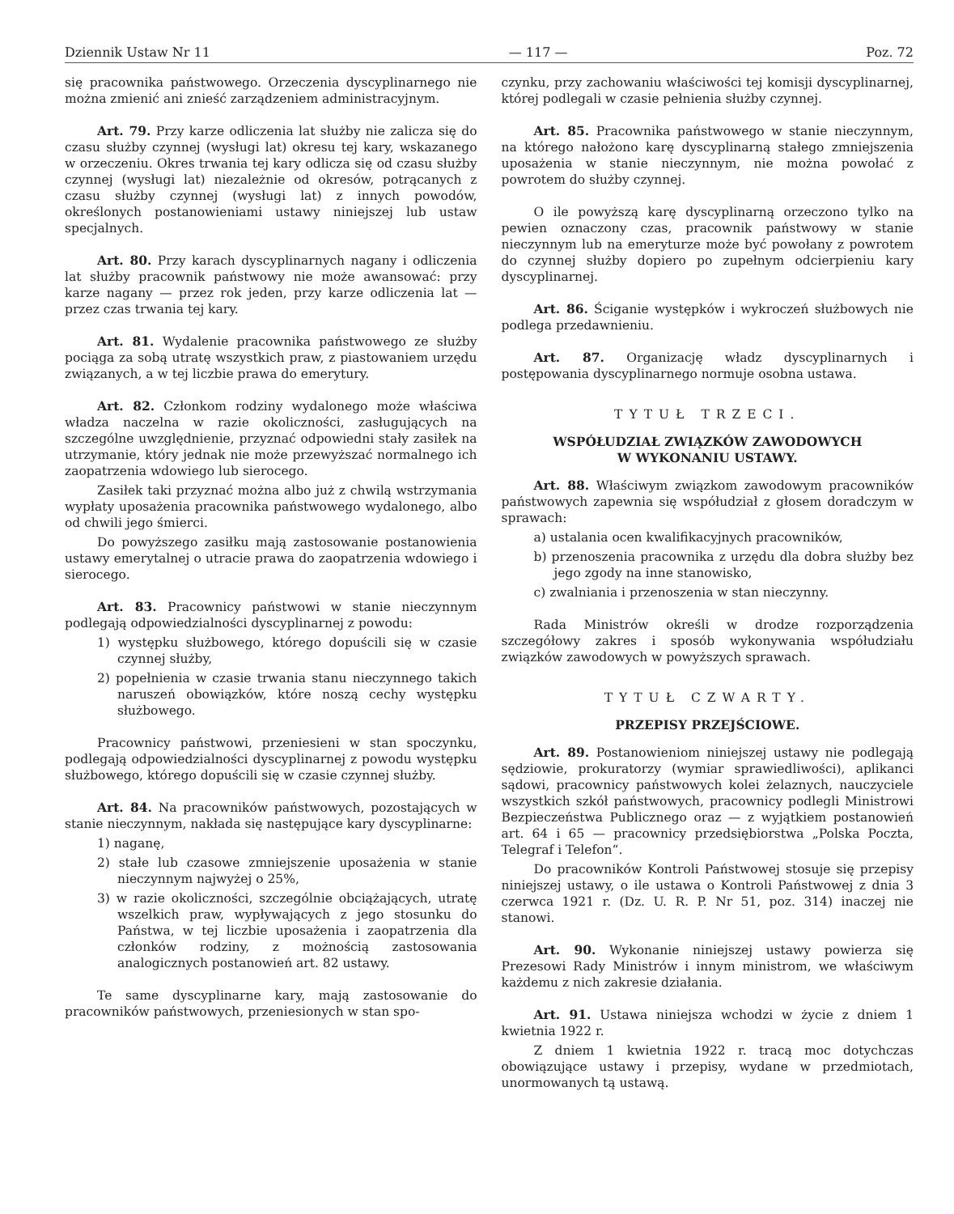Dziennik Ustaw Nr 11 — 117 — Poz. 72
się pracownika państwowego. Orzeczenia dyscyplinarnego nie można zmienić ani znieść zarządzeniem administracyjnym.
Art. 79. Przy karze odliczenia lat służby nie zalicza się do czasu służby czynnej (wysługi lat) okresu tej kary, wskazanego w orzeczeniu. Okres trwania tej kary odlicza się od czasu służby czynnej (wysługi lat) niezależnie od okresów, potrącanych z czasu służby czynnej (wysługi lat) z innych powodów, określonych postanowieniami ustawy niniejszej lub ustaw specjalnych.
Art. 80. Przy karach dyscyplinarnych nagany i odliczenia lat służby pracownik państwowy nie może awansować: przy karze nagany — przez rok jeden, przy karze odliczenia lat — przez czas trwania tej kary.
Art. 81. Wydalenie pracownika państwowego ze służby pociąga za sobą utratę wszystkich praw, z piastowaniem urzędu związanych, a w tej liczbie prawa do emerytury.
Art. 82. Członkom rodziny wydalonego może właściwa władza naczelna w razie okoliczności, zasługujących na szczególne uwzględnienie, przyznać odpowiedni stały zasiłek na utrzymanie, który jednak nie może przewyższać normalnego ich zaopatrzenia wdowiego lub sierocego.
Zasiłek taki przyznać można albo już z chwilą wstrzymania wypłaty uposażenia pracownika państwowego wydalonego, albo od chwili jego śmierci.
Do powyższego zasiłku mają zastosowanie postanowienia ustawy emerytalnej o utracie prawa do zaopatrzenia wdowiego i sierocego.
Art. 83. Pracownicy państwowi w stanie nieczynnym podlegają odpowiedzialności dyscyplinarnej z powodu:
1) występku służbowego, którego dopuścili się w czasie czynnej służby,
2) popełnienia w czasie trwania stanu nieczynnego takich naruszeń obowiązków, które noszą cechy występku służbowego.
Pracownicy państwowi, przeniesieni w stan spoczynku, podlegają odpowiedzialności dyscyplinarnej z powodu występku służbowego, którego dopuścili się w czasie czynnej służby.
Art. 84. Na pracowników państwowych, pozostających w stanie nieczynnym, nakłada się następujące kary dyscyplinarne:
1) naganę,
2) stałe lub czasowe zmniejszenie uposażenia w stanie nieczynnym najwyżej o 25%,
3) w razie okoliczności, szczególnie obciążających, utratę wszelkich praw, wypływających z jego stosunku do Państwa, w tej liczbie uposażenia i zaopatrzenia dla członków rodziny, z możnością zastosowania analogicznych postanowień art. 82 ustawy.
Te same dyscyplinarne kary, mają zastosowanie do pracowników państwowych, przeniesionych w stan spo-
czynku, przy zachowaniu właściwości tej komisji dyscyplinarnej, której podlegali w czasie pełnienia służby czynnej.
Art. 85. Pracownika państwowego w stanie nieczynnym, na którego nałożono karę dyscyplinarną stałego zmniejszenia uposażenia w stanie nieczynnym, nie można powołać z powrotem do służby czynnej.
O ile powyższą karę dyscyplinarną orzeczono tylko na pewien oznaczony czas, pracownik państwowy w stanie nieczynnym lub na emeryturze może być powołany z powrotem do czynnej służby dopiero po zupełnym odcierpieniu kary dyscyplinarnej.
Art. 86. Ściganie występków i wykroczeń służbowych nie podlega przedawnieniu.
Art. 87. Organizację władz dyscyplinarnych i postępowania dyscyplinarnego normuje osobna ustawa.
TYTUŁ TRZECI.
WSPÓŁUDZIAŁ ZWIĄZKÓW ZAWODOWYCH
W WYKONANIU USTAWY.
Art. 88. Właściwym związkom zawodowym pracowników państwowych zapewnia się współudział z głosem doradczym w sprawach:
a) ustalania ocen kwalifikacyjnych pracowników,
b) przenoszenia pracownika z urzędu dla dobra służby bez jego zgody na inne stanowisko,
c) zwalniania i przenoszenia w stan nieczynny.
Rada Ministrów określi w drodze rozporządzenia szczegółowy zakres i sposób wykonywania współudziału związków zawodowych w powyższych sprawach.
TYTUŁ CZWARTY.
PRZEPISY PRZEJŚCIOWE.
Art. 89. Postanowieniom niniejszej ustawy nie podlegają sędziowie, prokuratorzy (wymiar sprawiedliwości), aplikanci sądowi, pracownicy państwowych kolei żelaznych, nauczyciele wszystkich szkół państwowych, pracownicy podlegli Ministrowi Bezpieczeństwa Publicznego oraz — z wyjątkiem postanowień art. 64 i 65 — pracownicy przedsiębiorstwa „Polska Poczta, Telegraf i Telefon“.
Do pracowników Kontroli Państwowej stosuje się przepisy niniejszej ustawy, o ile ustawa o Kontroli Państwowej z dnia 3 czerwca 1921 r. (Dz. U. R. P. Nr 51, poz. 314) inaczej nie stanowi.
Art. 90. Wykonanie niniejszej ustawy powierza się Prezesowi Rady Ministrów i innym ministrom, we właściwym każdemu z nich zakresie działania.
Art. 91. Ustawa niniejsza wchodzi w życie z dniem 1 kwietnia 1922 r.
Z dniem 1 kwietnia 1922 r. tracą moc dotychczas obowiązujące ustawy i przepisy, wydane w przedmiotach, unormowanych tą ustawą.